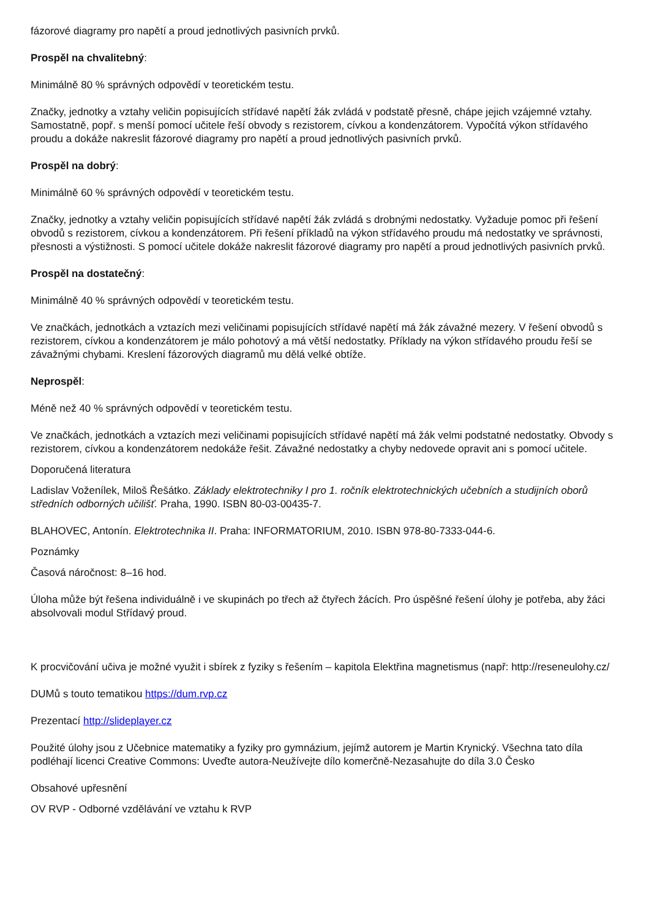fázorové diagramy pro napětí a proud jednotlivých pasivních prvků.
Prospěl na chvalitebný:
Minimálně 80 % správných odpovědí v teoretickém testu.
Značky, jednotky a vztahy veličin popisujících střídavé napětí žák zvládá v podstatě přesně, chápe jejich vzájemné vztahy. Samostatně, popř. s menší pomocí učitele řeší obvody s rezistorem, cívkou a kondenzátorem. Vypočítá výkon střídavého proudu a dokáže nakreslit fázorové diagramy pro napětí a proud jednotlivých pasivních prvků.
Prospěl na dobrý:
Minimálně 60 % správných odpovědí v teoretickém testu.
Značky, jednotky a vztahy veličin popisujících střídavé napětí žák zvládá s drobnými nedostatky. Vyžaduje pomoc při řešení obvodů s rezistorem, cívkou a kondenzátorem. Při řešení příkladů na výkon střídavého proudu má nedostatky ve správnosti, přesnosti a výstižnosti. S pomocí učitele dokáže nakreslit fázorové diagramy pro napětí a proud jednotlivých pasivních prvků.
Prospěl na dostatečný:
Minimálně 40 % správných odpovědí v teoretickém testu.
Ve značkách, jednotkách a vztazích mezi veličinami popisujících střídavé napětí má žák závažné mezery. V řešení obvodů s rezistorem, cívkou a kondenzátorem je málo pohotový a má větší nedostatky. Příklady na výkon střídavého proudu řeší se závažnými chybami. Kreslení fázorových diagramů mu dělá velké obtíže.
Neprospěl:
Méně než 40 % správných odpovědí v teoretickém testu.
Ve značkách, jednotkách a vztazích mezi veličinami popisujících střídavé napětí má žák velmi podstatné nedostatky. Obvody s rezistorem, cívkou a kondenzátorem nedokáže řešit. Závažné nedostatky a chyby nedovede opravit ani s pomocí učitele.
Doporučená literatura
Ladislav Voženílek, Miloš Řešátko. Základy elektrotechniky I pro 1. ročník elektrotechnických učebních a studijních oborů středních odborných učilišť. Praha, 1990. ISBN 80-03-00435-7.
BLAHOVEC, Antonín. Elektrotechnika II. Praha: INFORMATORIUM, 2010. ISBN 978-80-7333-044-6.
Poznámky
Časová náročnost: 8–16 hod.
Úloha může být řešena individuálně i ve skupinách po třech až čtyřech žácích. Pro úspěšné řešení úlohy je potřeba, aby žáci absolvovali modul Střídavý proud.
K procvičování učiva je možné využit i sbírek z fyziky s řešením – kapitola Elektřina magnetismus (např: http://reseneulohy.cz/
DUMů s touto tematikou https://dum.rvp.cz
Prezentací http://slideplayer.cz
Použité úlohy jsou z Učebnice matematiky a fyziky pro gymnázium, jejímž autorem je Martin Krynický. Všechna tato díla podléhají licenci Creative Commons: Uveďte autora-Neužívejte dílo komerčně-Nezasahujte do díla 3.0 Česko
Obsahové upřesnění
OV RVP - Odborné vzdělávání ve vztahu k RVP